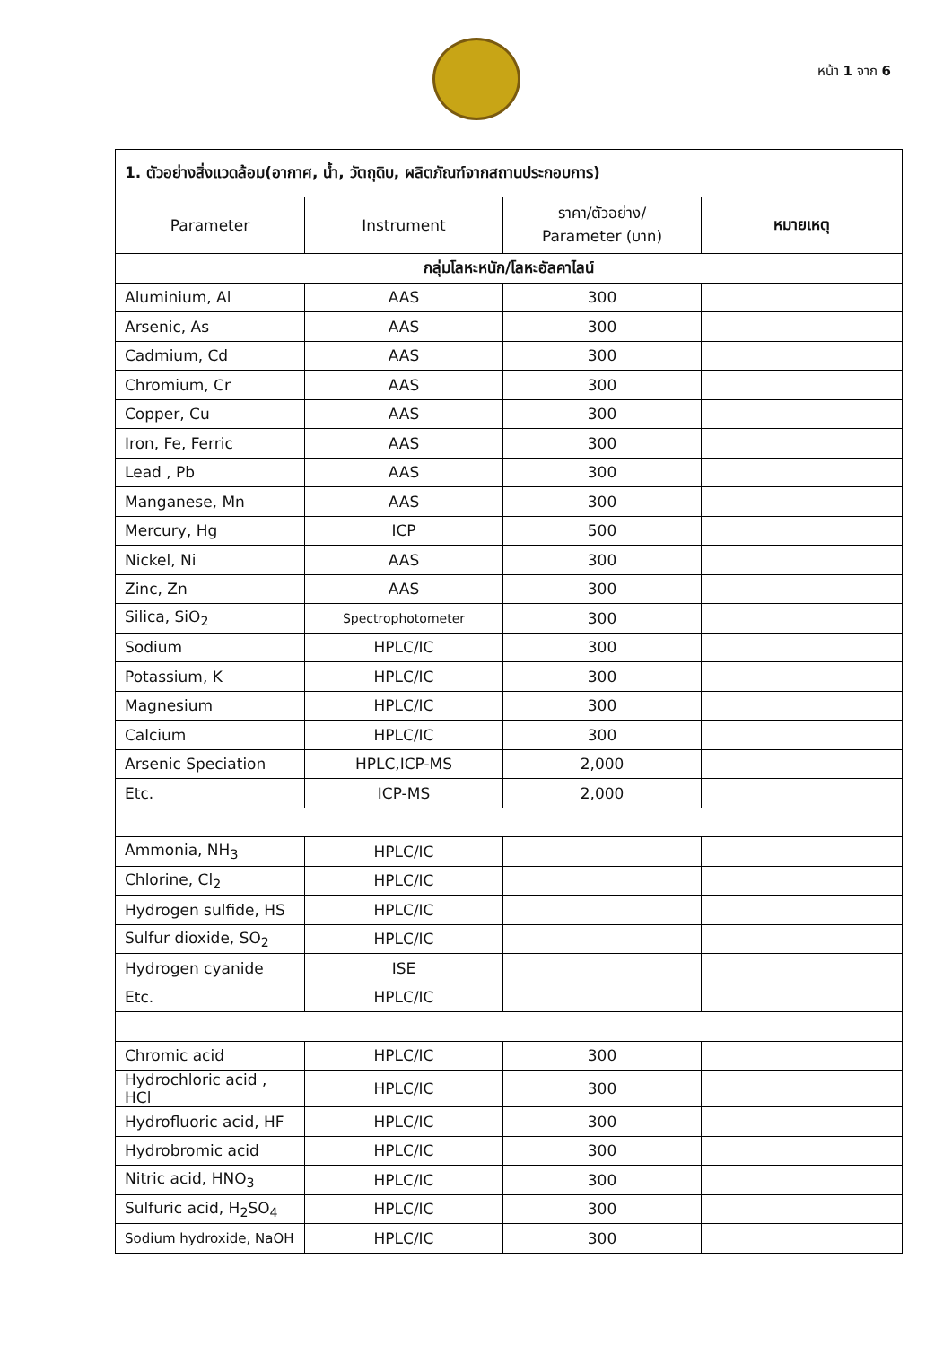หน้า 1 จาก 6
| 1. ตัวอย่างสิ่งแวดล้อม(อากาศ, น้ำ, วัตถุดิบ, ผลิตภัณฑ์จากสถานประกอบการ) | | | |
| Parameter | Instrument | ราคา/ตัวอย่าง/ Parameter (บาท) | หมายเหตุ |
| กลุ่มโลหะหนัก/โลหะอัลคาไลน์ | | | |
| Aluminium, Al | AAS | 300 | |
| Arsenic, As | AAS | 300 | |
| Cadmium, Cd | AAS | 300 | |
| Chromium, Cr | AAS | 300 | |
| Copper, Cu | AAS | 300 | |
| Iron, Fe, Ferric | AAS | 300 | |
| Lead , Pb | AAS | 300 | |
| Manganese, Mn | AAS | 300 | |
| Mercury, Hg | ICP | 500 | |
| Nickel, Ni | AAS | 300 | |
| Zinc, Zn | AAS | 300 | |
| Silica, SiO<sub>2</sub> | Spectrophotometer | 300 | |
| Sodium | HPLC/IC | 300 | |
| Potassium, K | HPLC/IC | 300 | |
| Magnesium | HPLC/IC | 300 | |
| Calcium | HPLC/IC | 300 | |
| Arsenic Speciation | HPLC,ICP-MS | 2,000 | |
| Etc. | ICP-MS | 2,000 | |
| Ammonia, NH<sub>3</sub> | HPLC/IC | | |
| Chlorine, Cl<sub>2</sub> | HPLC/IC | | |
| Hydrogen sulfide, HS | HPLC/IC | | |
| Sulfur dioxide, SO<sub>2</sub> | HPLC/IC | | |
| Hydrogen cyanide | ISE | | |
| Etc. | HPLC/IC | | |
| Chromic acid | HPLC/IC | 300 | |
| Hydrochloric acid , HCl | HPLC/IC | 300 | |
| Hydrofluoric acid, HF | HPLC/IC | 300 | |
| Hydrobromic acid | HPLC/IC | 300 | |
| Nitric acid, HNO<sub>3</sub> | HPLC/IC | 300 | |
| Sulfuric acid, H<sub>2</sub>SO<sub>4</sub> | HPLC/IC | 300 | |
| Sodium hydroxide, NaOH | HPLC/IC | 300 | |